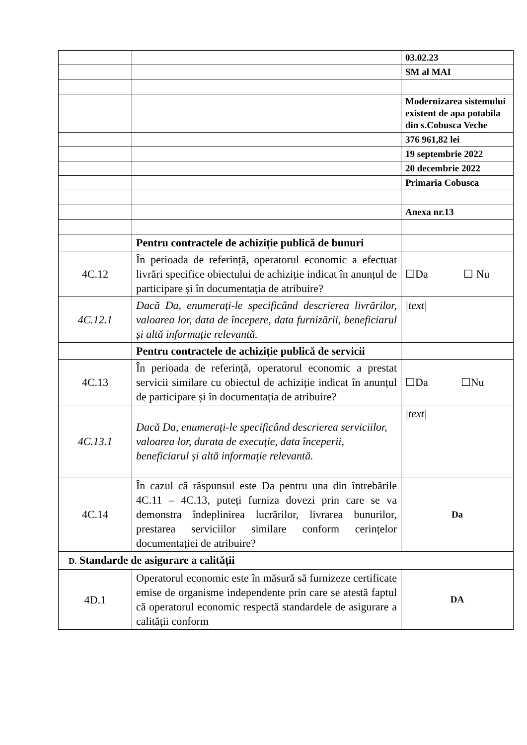| | | 03.02.23 |
| | | SM al MAI |
| | | Modernizarea sistemului existent de apa potabila din s.Cobusca Veche |
| | | 376 961,82 lei |
| | | 19 septembrie 2022 |
| | | 20 decembrie 2022 |
| | | Primaria Cobusca |
| | | Anexa nr.13 |
| | Pentru contractele de achiziție publică de bunuri | |
| 4C.12 | În perioada de referință, operatorul economic a efectuat livrări specifice obiectului de achiziție indicat în anunțul de participare și în documentația de atribuire? | ☐Da ☐ Nu |
| 4C.12.1 | Dacă Da, enumerați-le specificând descrierea livrărilor, valoarea lor, data de începere, data furnizării, beneficiarul și altă informație relevantă. | /text/ |
| | Pentru contractele de achiziție publică de servicii | |
| 4C.13 | În perioada de referință, operatorul economic a prestat servicii similare cu obiectul de achiziție indicat în anunțul de participare și în documentația de atribuire? | ☐Da ☐Nu |
| 4C.13.1 | Dacă Da, enumerați-le specificând descrierea serviciilor, valoarea lor, durata de execuție, data începerii, beneficiarul și altă informație relevantă. | /text/ |
| 4C.14 | În cazul că răspunsul este Da pentru una din întrebările 4C.11 – 4C.13, puteți furniza dovezi prin care se va demonstra îndeplinirea lucrărilor, livrarea bunurilor, prestarea serviciilor similare conform cerințelor documentației de atribuire? | Da |
| D. Standarde de asigurare a calității | | |
| 4D.1 | Operatorul economic este în măsură să furnizeze certificate emise de organisme independente prin care se atestă faptul că operatorul economic respectă standardele de asigurare a calității conform | DA |